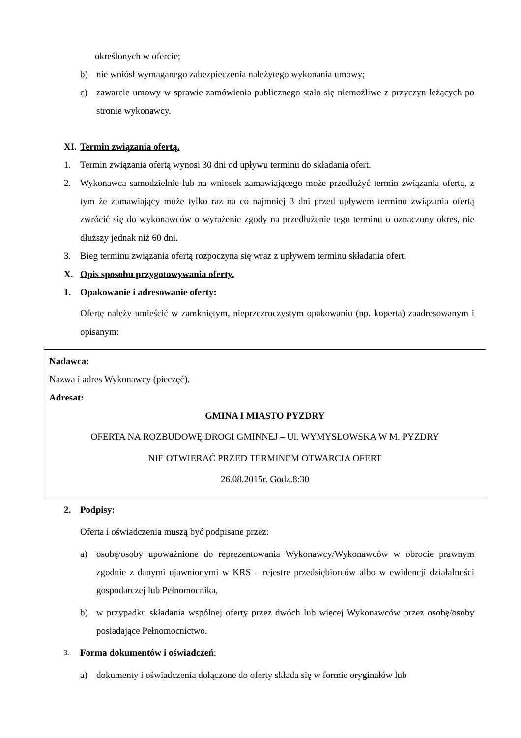określonych w ofercie;
b) nie wniósł wymaganego zabezpieczenia należytego wykonania umowy;
c) zawarcie umowy w sprawie zamówienia publicznego stało się niemożliwe z przyczyn leżących po stronie wykonawcy.
XI. Termin związania ofertą.
1. Termin związania ofertą wynosi 30 dni od upływu terminu do składania ofert.
2. Wykonawca samodzielnie lub na wniosek zamawiającego może przedłużyć termin związania ofertą, z tym że zamawiający może tylko raz na co najmniej 3 dni przed upływem terminu związania ofertą zwrócić się do wykonawców o wyrażenie zgody na przedłużenie tego terminu o oznaczony okres, nie dłuższy jednak niż 60 dni.
3. Bieg terminu związania ofertą rozpoczyna się wraz z upływem terminu składania ofert.
X. Opis sposobu przygotowywania oferty.
1. Opakowanie i adresowanie oferty:
Ofertę należy umieścić w zamkniętym, nieprzezroczystym opakowaniu (np. koperta) zaadresowanym i opisanym:
Nadawca:
Nazwa i adres Wykonawcy (pieczęć).
Adresat:
GMINA I MIASTO PYZDRY
OFERTA NA ROZBUDOWĘ DROGI GMINNEJ – Ul. WYMYSŁOWSKA W M. PYZDRY
NIE OTWIERAĆ PRZED TERMINEM OTWARCIA OFERT
26.08.2015r. Godz.8:30
2. Podpisy:
Oferta i oświadczenia muszą być podpisane przez:
a) osobę/osoby upoważnione do reprezentowania Wykonawcy/Wykonawców w obrocie prawnym zgodnie z danymi ujawnionymi w KRS – rejestre przedsiębiorców albo w ewidencji działalności gospodarczej lub Pełnomocnika,
b) w przypadku składania wspólnej oferty przez dwóch lub więcej Wykonawców przez osobę/osoby posiadające Pełnomocnictwo.
3. Forma dokumentów i oświadczeń:
a) dokumenty i oświadczenia dołączone do oferty składa się w formie oryginałów lub